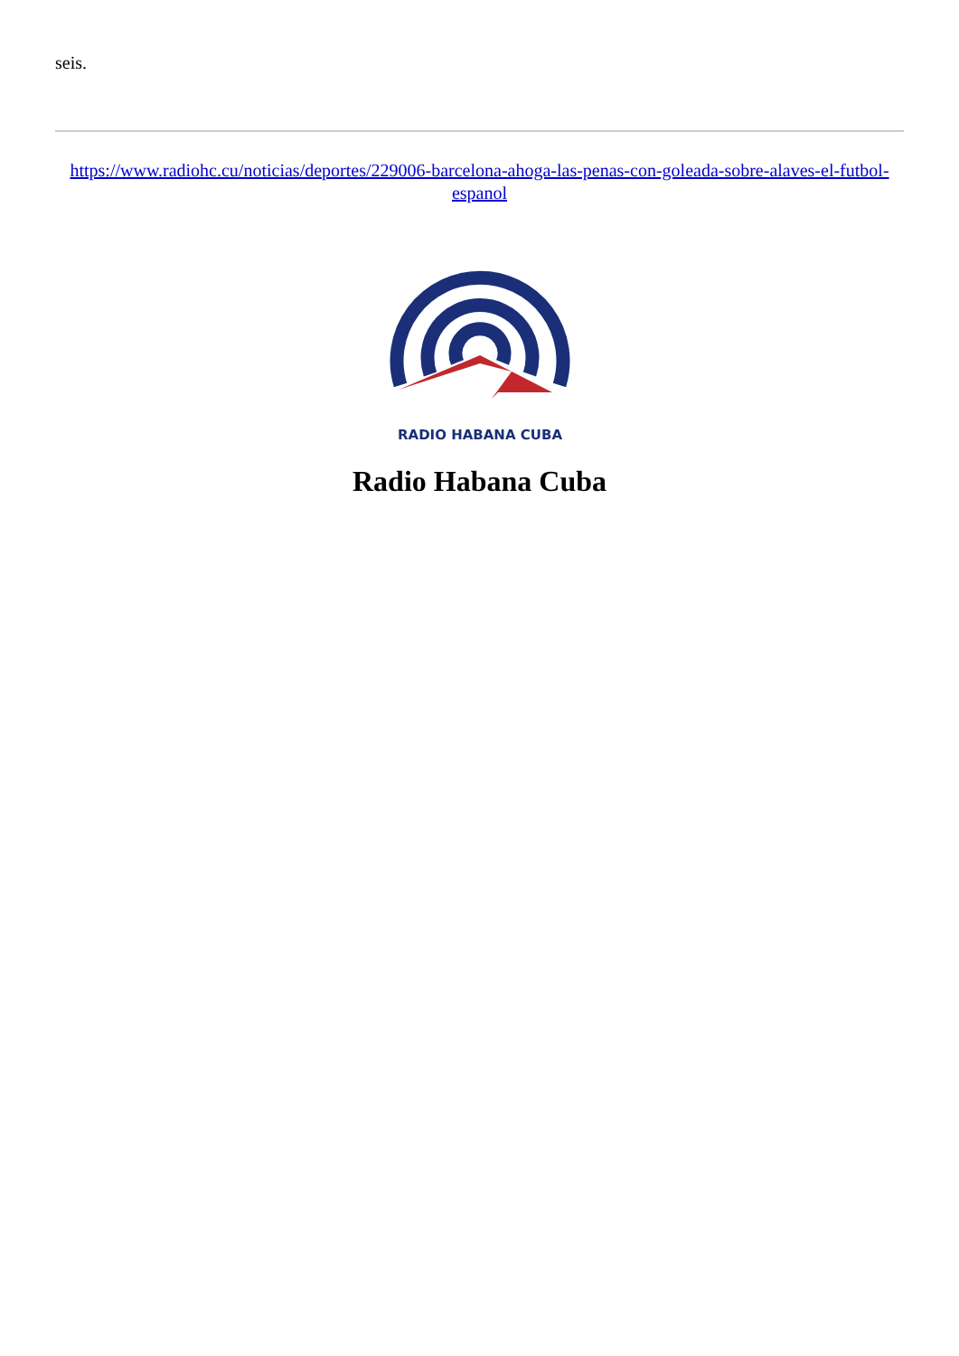seis.
https://www.radiohc.cu/noticias/deportes/229006-barcelona-ahoga-las-penas-con-goleada-sobre-alaves-el-futbol-espanol
RADIO HABANA CUBA
Radio Habana Cuba